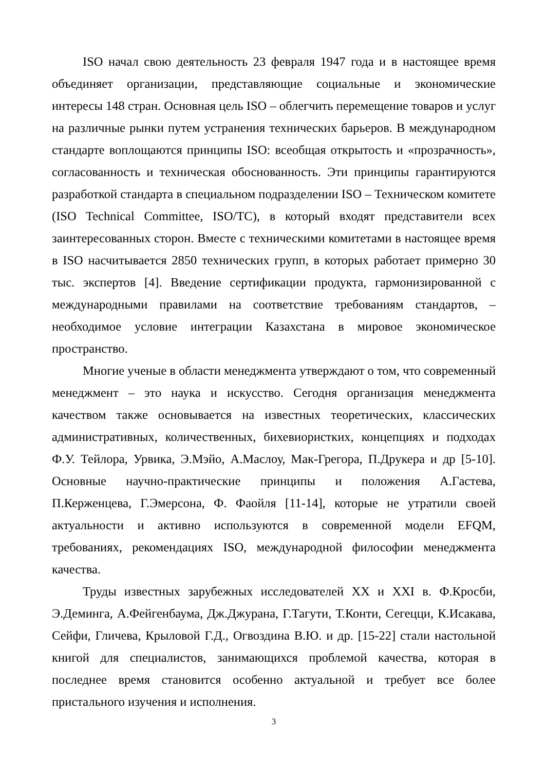ISO начал свою деятельность 23 февраля 1947 года и в настоящее время объединяет организации, представляющие социальные и экономические интересы 148 стран. Основная цель ISO – облегчить перемещение товаров и услуг на различные рынки путем устранения технических барьеров. В международном стандарте воплощаются принципы ISO: всеобщая открытость и «прозрачность», согласованность и техническая обоснованность. Эти принципы гарантируются разработкой стандарта в специальном подразделении ISO – Техническом комитете (ISO Technical Committee, ISO/TC), в который входят представители всех заинтересованных сторон. Вместе с техническими комитетами в настоящее время в ISO насчитывается 2850 технических групп, в которых работает примерно 30 тыс. экспертов [4]. Введение сертификации продукта, гармонизированной с международными правилами на соответствие требованиям стандартов, – необходимое условие интеграции Казахстана в мировое экономическое пространство.
Многие ученые в области менеджмента утверждают о том, что современный менеджмент – это наука и искусство. Сегодня организация менеджмента качеством также основывается на известных теоретических, классических административных, количественных, бихевиористких, концепциях и подходах Ф.У. Тейлора, Урвика, Э.Мэйо, А.Маслоу, Мак-Грегора, П.Друкера и др [5-10]. Основные научно-практические принципы и положения А.Гастева, П.Керженцева, Г.Эмерсона, Ф. Фаойля [11-14], которые не утратили своей актуальности и активно используются в современной модели EFQM, требованиях, рекомендациях ISO, международной философии менеджмента качества.
Труды известных зарубежных исследователей XX и XXI в. Ф.Кросби, Э.Деминга, А.Фейгенбаума, Дж.Джурана, Г.Тагути, Т.Конти, Сегецци, К.Исакава, Сейфи, Гличева, Крыловой Г.Д., Огвоздина В.Ю. и др. [15-22] стали настольной книгой для специалистов, занимающихся проблемой качества, которая в последнее время становится особенно актуальной и требует все более пристального изучения и исполнения.
3